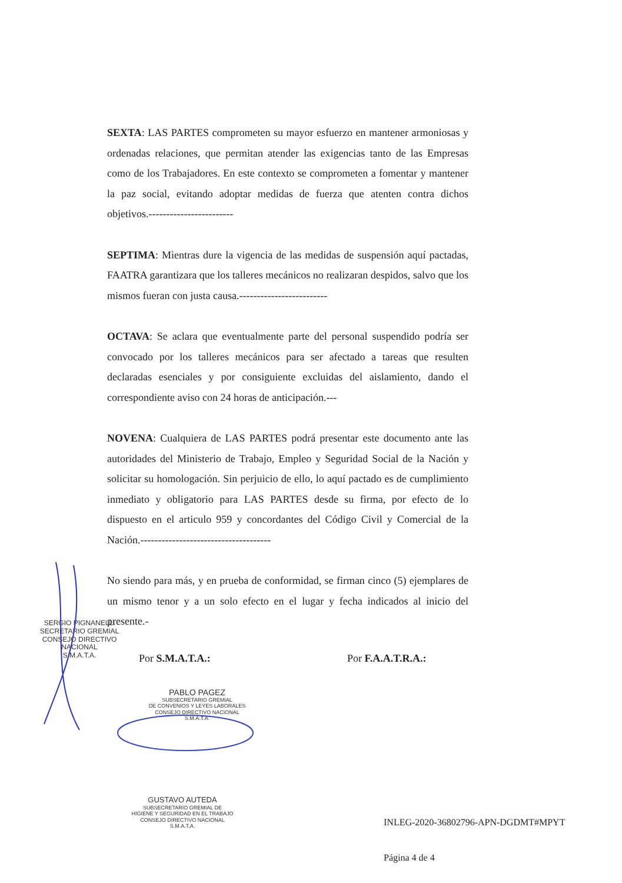SEXTA: LAS PARTES comprometen su mayor esfuerzo en mantener armoniosas y ordenadas relaciones, que permitan atender las exigencias tanto de las Empresas como de los Trabajadores. En este contexto se comprometen a fomentar y mantener la paz social, evitando adoptar medidas de fuerza que atenten contra dichos objetivos.------------------------
SEPTIMA: Mientras dure la vigencia de las medidas de suspensión aquí pactadas, FAATRA garantizara que los talleres mecánicos no realizaran despidos, salvo que los mismos fueran con justa causa.-------------------------
OCTAVA: Se aclara que eventualmente parte del personal suspendido podría ser convocado por los talleres mecánicos para ser afectado a tareas que resulten declaradas esenciales y por consiguiente excluidas del aislamiento, dando el correspondiente aviso con 24 horas de anticipación.---
NOVENA: Cualquiera de LAS PARTES podrá presentar este documento ante las autoridades del Ministerio de Trabajo, Empleo y Seguridad Social de la Nación y solicitar su homologación. Sin perjuicio de ello, lo aquí pactado es de cumplimiento inmediato y obligatorio para LAS PARTES desde su firma, por efecto de lo dispuesto en el articulo 959 y concordantes del Código Civil y Comercial de la Nación.-------------------------------------
No siendo para más, y en prueba de conformidad, se firman cinco (5) ejemplares de un mismo tenor y a un solo efecto en el lugar y fecha indicados al inicio del presente.-
SERGIO PIGNANELLI
SECRETARIO GREMIAL
CONSEJO DIRECTIVO NACIONAL
S.M.A.T.A.
Por S.M.A.T.A.: Por F.A.A.T.R.A.:
PABLO PAGEZ
SUBSECRETARIO GREMIAL
DE CONVENIOS Y LEYES LABORALES
CONSEJO DIRECTIVO NACIONAL
S.M.A.T.A.
GUSTAVO AUTEDA
SUBSECRETARIO GREMIAL DE
HIGIENE Y SEGURIDAD EN EL TRABAJO
CONSEJO DIRECTIVO NACIONAL
S.M.A.T.A.
INLEG-2020-36802796-APN-DGDMT#MPYT
Página 4 de 4